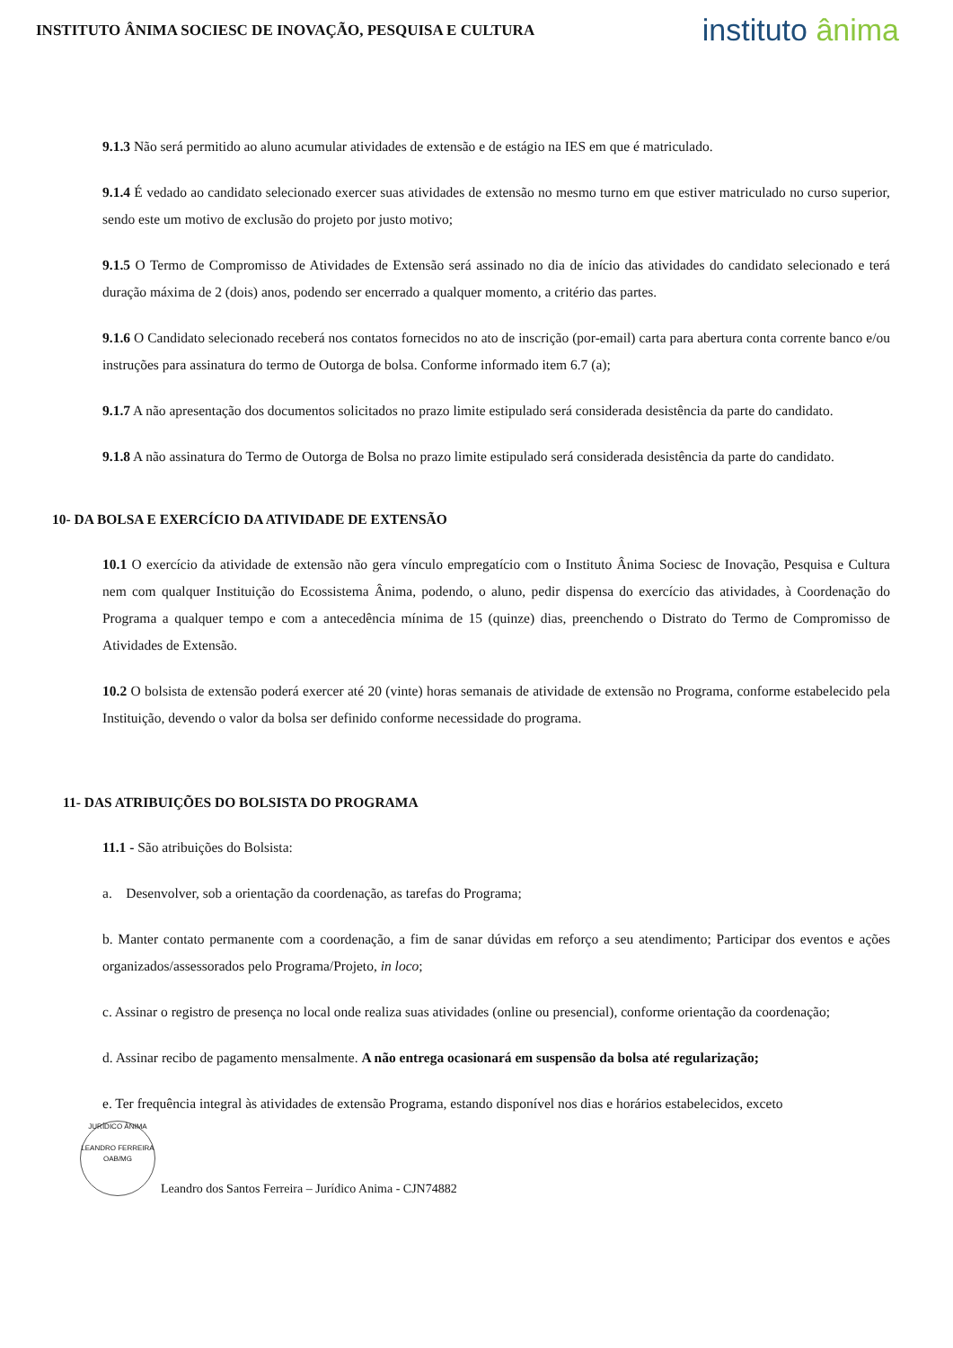INSTITUTO ÂNIMA SOCIESC DE INOVAÇÃO, PESQUISA E CULTURA
instituto ânima
9.1.3 Não será permitido ao aluno acumular atividades de extensão e de estágio na IES em que é matriculado.
9.1.4 É vedado ao candidato selecionado exercer suas atividades de extensão no mesmo turno em que estiver matriculado no curso superior, sendo este um motivo de exclusão do projeto por justo motivo;
9.1.5 O Termo de Compromisso de Atividades de Extensão será assinado no dia de início das atividades do candidato selecionado e terá duração máxima de 2 (dois) anos, podendo ser encerrado a qualquer momento, a critério das partes.
9.1.6 O Candidato selecionado receberá nos contatos fornecidos no ato de inscrição (por-email) carta para abertura conta corrente banco e/ou instruções para assinatura do termo de Outorga de bolsa. Conforme informado item 6.7 (a);
9.1.7 A não apresentação dos documentos solicitados no prazo limite estipulado será considerada desistência da parte do candidato.
9.1.8 A não assinatura do Termo de Outorga de Bolsa no prazo limite estipulado será considerada desistência da parte do candidato.
10- DA BOLSA E EXERCÍCIO DA ATIVIDADE DE EXTENSÃO
10.1 O exercício da atividade de extensão não gera vínculo empregatício com o Instituto Ânima Sociesc de Inovação, Pesquisa e Cultura nem com qualquer Instituição do Ecossistema Ânima, podendo, o aluno, pedir dispensa do exercício das atividades, à Coordenação do Programa a qualquer tempo e com a antecedência mínima de 15 (quinze) dias, preenchendo o Distrato do Termo de Compromisso de Atividades de Extensão.
10.2 O bolsista de extensão poderá exercer até 20 (vinte) horas semanais de atividade de extensão no Programa, conforme estabelecido pela Instituição, devendo o valor da bolsa ser definido conforme necessidade do programa.
11- DAS ATRIBUIÇÕES DO BOLSISTA DO PROGRAMA
11.1 - São atribuições do Bolsista:
a. Desenvolver, sob a orientação da coordenação, as tarefas do Programa;
b. Manter contato permanente com a coordenação, a fim de sanar dúvidas em reforço a seu atendimento; Participar dos eventos e ações organizados/assessorados pelo Programa/Projeto, in loco;
c. Assinar o registro de presença no local onde realiza suas atividades (online ou presencial), conforme orientação da coordenação;
d. Assinar recibo de pagamento mensalmente. A não entrega ocasionará em suspensão da bolsa até regularização;
e. Ter frequência integral às atividades de extensão Programa, estando disponível nos dias e horários estabelecidos, exceto
JURÍDICO ÂNIMA
LEANDRO FERREIRA
OAB/MG
Leandro dos Santos Ferreira – Jurídico Anima - CJN74882